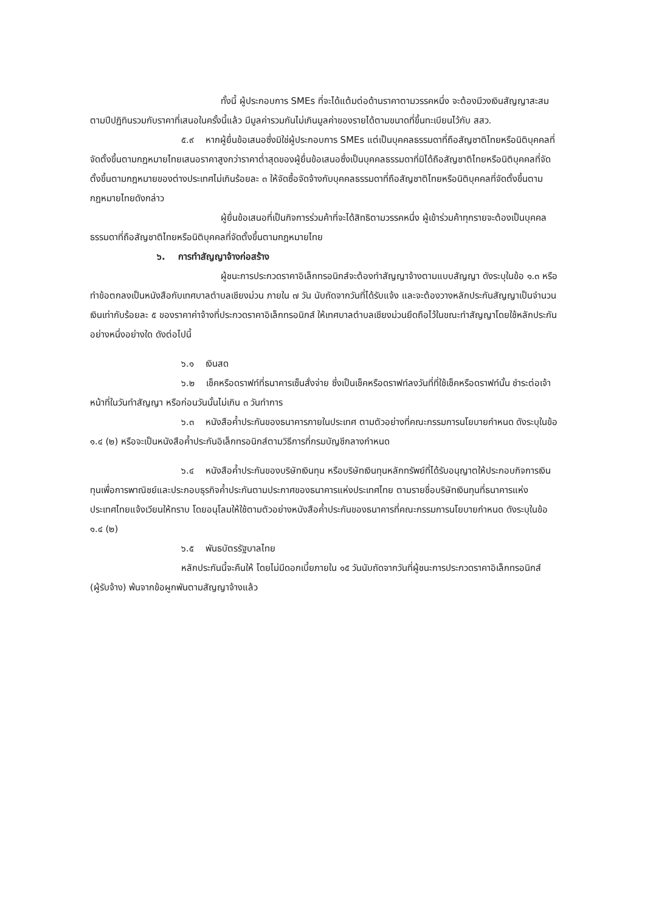ทั้งนี้ ผู้ประกอบการ SMEs ที่จะได้แต้มต่อด้านราคาตามวรรคหนึ่ง จะต้องมีวงเงินสัญญาสะสมตามปีปฏิทินรวมกับราคาที่เสนอในครั้งนี้แล้ว มีมูลค่ารวมกันไม่เกินมูลค่าของรายได้ตามขนาดที่ขึ้นทะเบียนไว้กับ สสว.
๕.๙ หากผู้ยื่นข้อเสนอซึ่งมิใช่ผู้ประกอบการ SMEs แต่เป็นบุคคลธรรมดาที่ถือสัญชาติไทยหรือนิติบุคคลที่จัดตั้งขึ้นตามกฎหมายไทยเสนอราคาสูงกว่าราคาต่ำสุดของผู้ยื่นข้อเสนอซึ่งเป็นบุคคลธรรมดาที่มิได้ถือสัญชาติไทยหรือนิติบุคคลที่จัดตั้งขึ้นตามกฎหมายของต่างประเทศไม่เกินร้อยละ ๓ ให้จัดซื้อจัดจ้างกับบุคคลธรรมดาที่ถือสัญชาติไทยหรือนิติบุคคลที่จัดตั้งขึ้นตามกฎหมายไทยดังกล่าว
ผู้ยื่นข้อเสนอที่เป็นกิจการร่วมค้าที่จะได้สิทธิตามวรรคหนึ่ง ผู้เข้าร่วมค้าทุกรายจะต้องเป็นบุคคลธรรมดาที่ถือสัญชาติไทยหรือนิติบุคคลที่จัดตั้งขึ้นตามกฎหมายไทย
๖. การทำสัญญาจ้างก่อสร้าง
ผู้ชนะการประกวดราคาอิเล็กทรอนิกส์จะต้องทำสัญญาจ้างตามแบบสัญญา ดังระบุในข้อ ๑.๓ หรือทำข้อตกลงเป็นหนังสือกับเทศบาลตำบลเชียงม่วน ภายใน ๗ วัน นับถัดจากวันที่ได้รับแจ้ง และจะต้องวางหลักประกันสัญญาเป็นจำนวนเงินเท่ากับร้อยละ ๕ ของราคาค่าจ้างที่ประกวดราคาอิเล็กทรอนิกส์ ให้เทศบาลตำบลเชียงม่วนยึดถือไว้ในขณะทำสัญญาโดยใช้หลักประกันอย่างหนึ่งอย่างใด ดังต่อไปนี้
๖.๑ เงินสด
๖.๒ เช็คหรือดราฟท์ที่ธนาคารเซ็นสั่งจ่าย ซึ่งเป็นเช็คหรือดราฟท์ลงวันที่ที่ใช้เช็คหรือดราฟท์นั้น ชำระต่อเจ้าหน้าที่ในวันทำสัญญา หรือก่อนวันนั้นไม่เกิน ๓ วันทำการ
๖.๓ หนังสือค้ำประกันของธนาคารภายในประเทศ ตามตัวอย่างที่คณะกรรมการนโยบายกำหนด ดังระบุในข้อ ๑.๔ (๒) หรือจะเป็นหนังสือค้ำประกันอิเล็กทรอนิกส์ตามวิธีการที่กรมบัญชีกลางกำหนด
๖.๔ หนังสือค้ำประกันของบริษัทเงินทุน หรือบริษัทเงินทุนหลักทรัพย์ที่ได้รับอนุญาตให้ประกอบกิจการเงินทุนเพื่อการพาณิชย์และประกอบธุรกิจค้ำประกันตามประกาศของธนาคารแห่งประเทศไทย ตามรายชื่อบริษัทเงินทุนที่ธนาคารแห่งประเทศไทยแจ้งเวียนให้ทราบ โดยอนุโลมให้ใช้ตามตัวอย่างหนังสือค้ำประกันของธนาคารที่คณะกรรมการนโยบายกำหนด ดังระบุในข้อ ๑.๔ (๒)
๖.๕ พันธบัตรรัฐบาลไทย
หลักประกันนี้จะคืนให้ โดยไม่มีดอกเบี้ยภายใน ๑๕ วันนับถัดจากวันที่ผู้ชนะการประกวดราคาอิเล็กทรอนิกส์ (ผู้รับจ้าง) พ้นจากข้อผูกพันตามสัญญาจ้างแล้ว